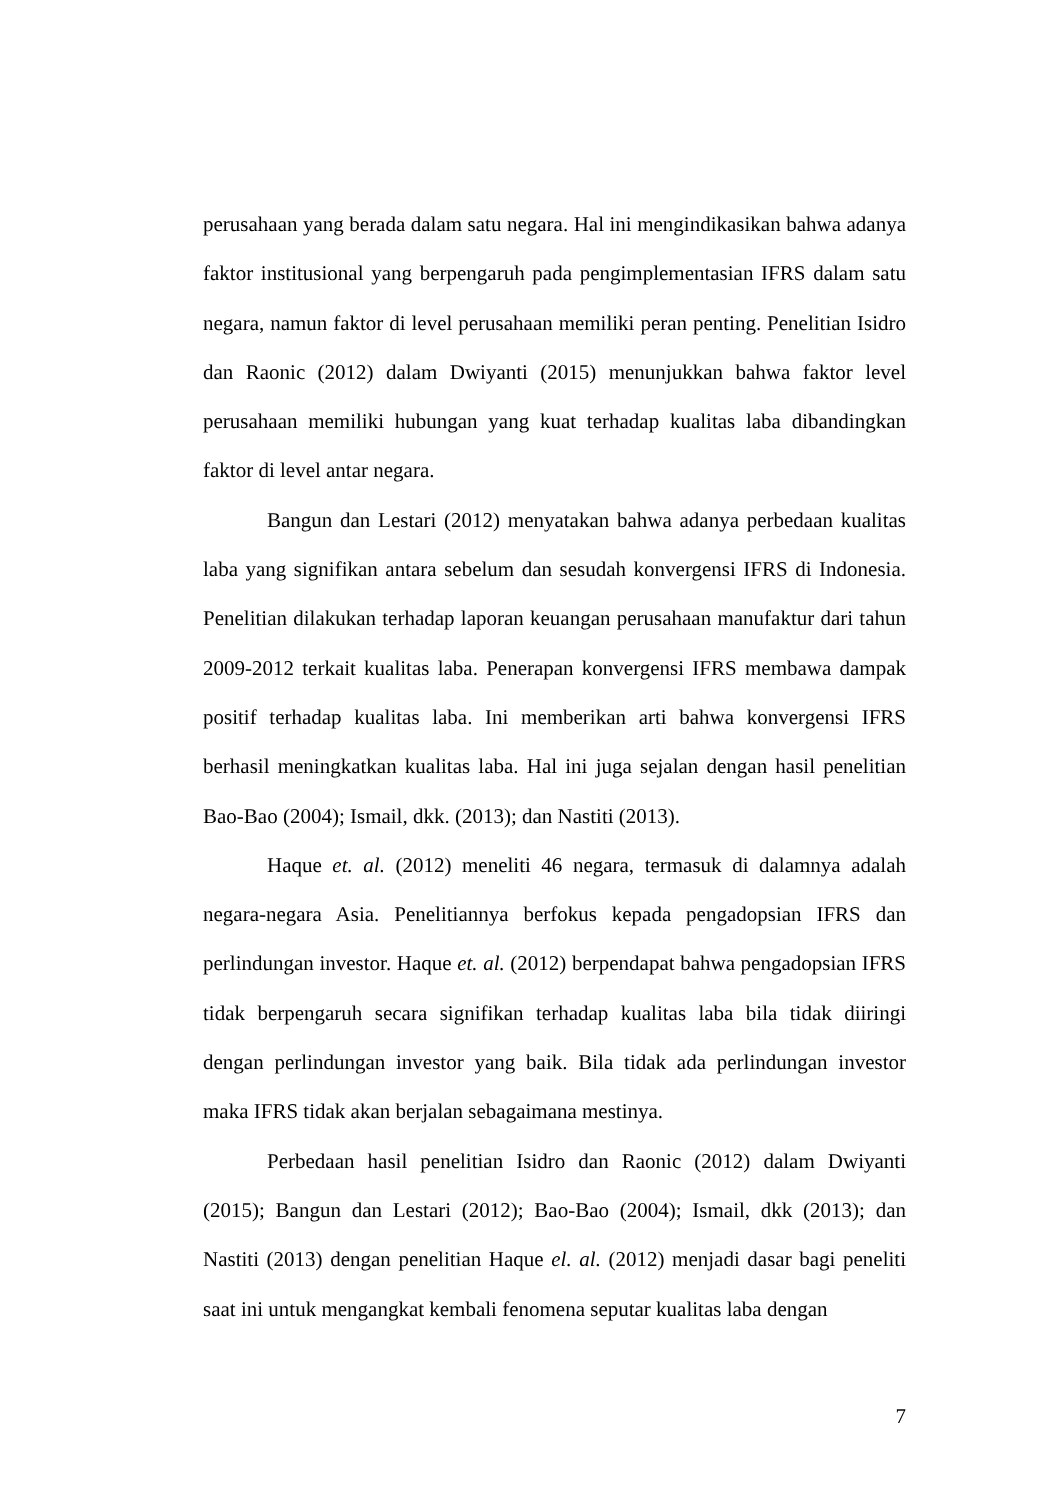perusahaan yang berada dalam satu negara. Hal ini mengindikasikan bahwa adanya faktor institusional yang berpengaruh pada pengimplementasian IFRS dalam satu negara, namun faktor di level perusahaan memiliki peran penting. Penelitian Isidro dan Raonic (2012) dalam Dwiyanti (2015) menunjukkan bahwa faktor level perusahaan memiliki hubungan yang kuat terhadap kualitas laba dibandingkan faktor di level antar negara.
Bangun dan Lestari (2012) menyatakan bahwa adanya perbedaan kualitas laba yang signifikan antara sebelum dan sesudah konvergensi IFRS di Indonesia. Penelitian dilakukan terhadap laporan keuangan perusahaan manufaktur dari tahun 2009-2012 terkait kualitas laba. Penerapan konvergensi IFRS membawa dampak positif terhadap kualitas laba. Ini memberikan arti bahwa konvergensi IFRS berhasil meningkatkan kualitas laba. Hal ini juga sejalan dengan hasil penelitian Bao-Bao (2004); Ismail, dkk. (2013); dan Nastiti (2013).
Haque et. al. (2012) meneliti 46 negara, termasuk di dalamnya adalah negara-negara Asia. Penelitiannya berfokus kepada pengadopsian IFRS dan perlindungan investor. Haque et. al. (2012) berpendapat bahwa pengadopsian IFRS tidak berpengaruh secara signifikan terhadap kualitas laba bila tidak diiringi dengan perlindungan investor yang baik. Bila tidak ada perlindungan investor maka IFRS tidak akan berjalan sebagaimana mestinya.
Perbedaan hasil penelitian Isidro dan Raonic (2012) dalam Dwiyanti (2015); Bangun dan Lestari (2012); Bao-Bao (2004); Ismail, dkk (2013); dan Nastiti (2013) dengan penelitian Haque el. al. (2012) menjadi dasar bagi peneliti saat ini untuk mengangkat kembali fenomena seputar kualitas laba dengan
7